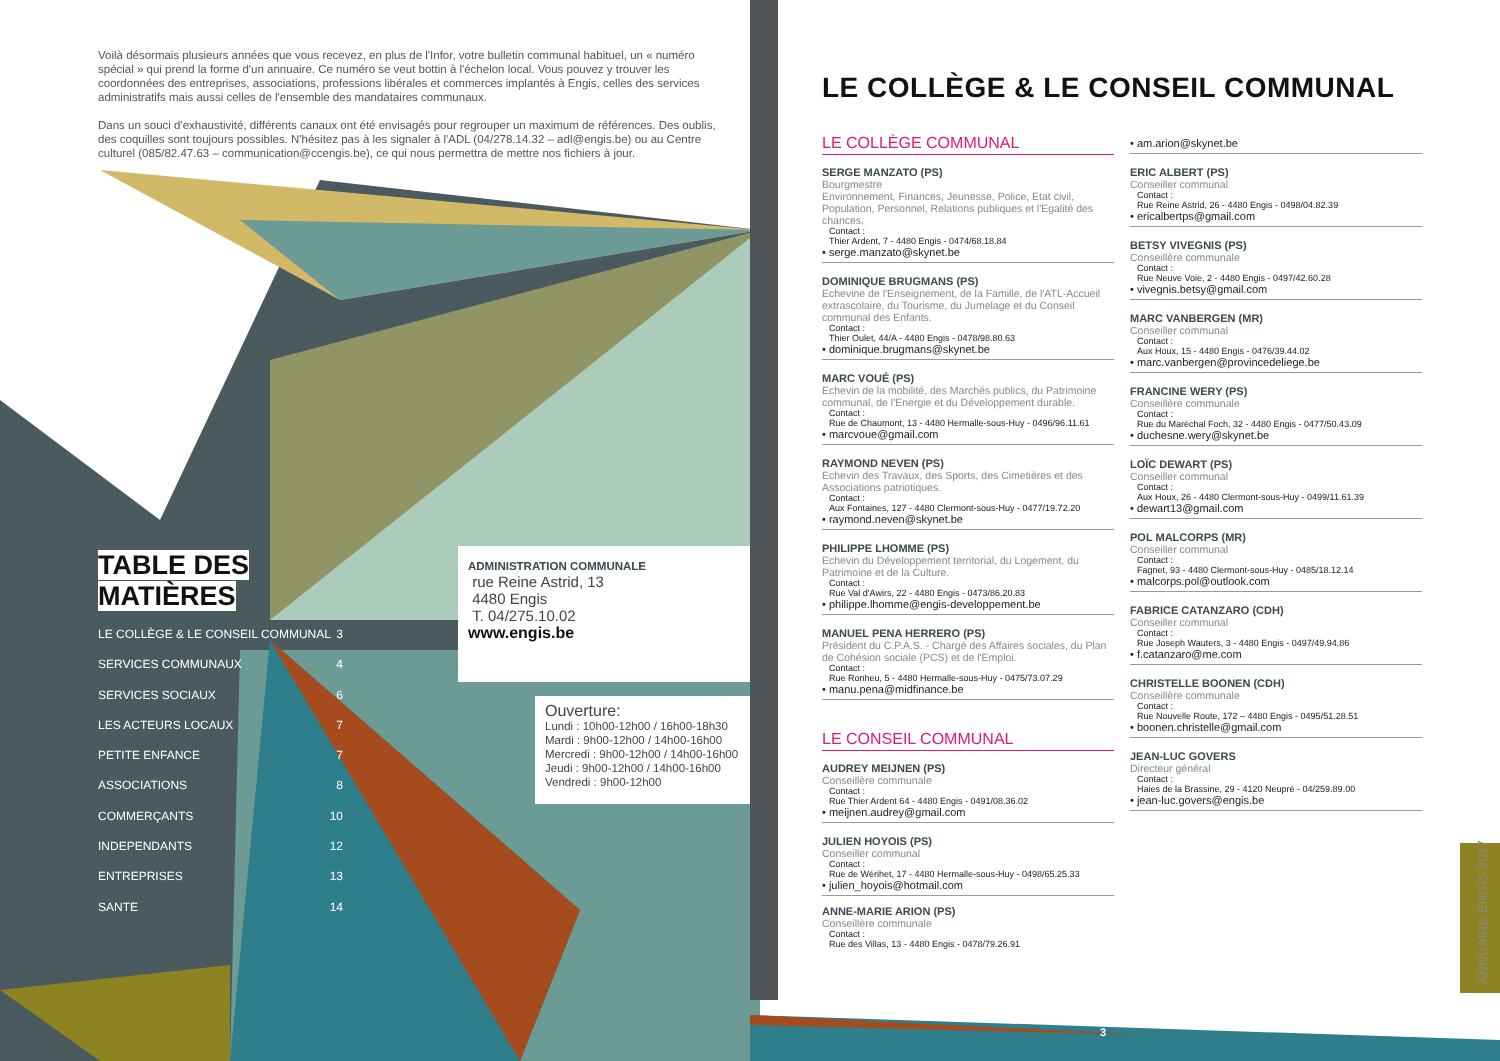Voilà désormais plusieurs années que vous recevez, en plus de l'Infor, votre bulletin communal habituel, un « numéro spécial » qui prend la forme d'un annuaire. Ce numéro se veut bottin à l'échelon local. Vous pouvez y trouver les coordonnées des entreprises, associations, professions libérales et commerces implantés à Engis, celles des services administratifs mais aussi celles de l'ensemble des mandataires communaux.
Dans un souci d'exhaustivité, différents canaux ont été envisagés pour regrouper un maximum de références. Des oublis, des coquilles sont toujours possibles. N'hésitez pas à les signaler à l'ADL (04/278.14.32 – adl@engis.be) ou au Centre culturel (085/82.47.63 – communication@ccengis.be), ce qui nous permettra de mettre nos fichiers à jour.
TABLE DES
MATIÈRES
LE COLLÈGE & LE CONSEIL COMMUNAL 3
SERVICES COMMUNAUX 4
SERVICES SOCIAUX 6
LES ACTEURS LOCAUX 7
PETITE ENFANCE 7
ASSOCIATIONS 8
COMMERÇANTS 10
INDEPENDANTS 12
ENTREPRISES 13
SANTE 14
ADMINISTRATION COMMUNALE
rue Reine Astrid, 13
4480 Engis
T. 04/275.10.02
www.engis.be
Ouverture:
Lundi : 10h00-12h00 / 16h00-18h30
Mardi : 9h00-12h00 / 14h00-16h00
Mercredi : 9h00-12h00 / 14h00-16h00
Jeudi : 9h00-12h00 / 14h00-16h00
Vendredi : 9h00-12h00
LE COLLÈGE & LE CONSEIL COMMUNAL
LE COLLÈGE COMMUNAL
SERGE MANZATO (PS)
Bourgmestre
Environnement, Finances, Jeunesse, Police, Etat civil, Population, Personnel, Relations publiques et l'Egalité des chances.
Contact :
Thier Ardent, 7 - 4480 Engis - 0474/68.18.84
• serge.manzato@skynet.be
DOMINIQUE BRUGMANS (PS)
Echevine de l'Enseignement, de la Famille, de l'ATL-Accueil extrascolaire, du Tourisme, du Jumelage et du Conseil communal des Enfants.
Contact :
Thier Oulet, 44/A - 4480 Engis - 0478/98.80.63
• dominique.brugmans@skynet.be
MARC VOUÉ (PS)
Echevin de la mobilité, des Marchés publics, du Patrimoine communal, de l'Energie et du Développement durable.
Contact :
Rue de Chaumont, 13 - 4480 Hermalle-sous-Huy - 0496/96.11.61
• marcvoue@gmail.com
RAYMOND NEVEN (PS)
Echevin des Travaux, des Sports, des Cimetières et des Associations patriotiques.
Contact :
Aux Fontaines, 127 - 4480 Clermont-sous-Huy - 0477/19.72.20
• raymond.neven@skynet.be
PHILIPPE LHOMME (PS)
Echevin du Développement territorial, du Logement, du Patrimoine et de la Culture.
Contact :
Rue Val d'Awirs, 22 - 4480 Engis - 0473/86.20.83
• philippe.lhomme@engis-developpement.be
MANUEL PENA HERRERO (PS)
Président du C.P.A.S. - Chargé des Affaires sociales, du Plan de Cohésion sociale (PCS) et de l'Emploi.
Contact :
Rue Ronheu, 5 - 4480 Hermalle-sous-Huy - 0475/73.07.29
• manu.pena@midfinance.be
LE CONSEIL COMMUNAL
AUDREY MEIJNEN (PS)
Conseillère communale
Contact :
Rue Thier Ardent 64 - 4480 Engis - 0491/08.36.02
• meijnen.audrey@gmail.com
JULIEN HOYOIS (PS)
Conseiller communal
Contact :
Rue de Wérihet, 17 - 4480 Hermalle-sous-Huy - 0498/65.25.33
• julien_hoyois@hotmail.com
ANNE-MARIE ARION (PS)
Conseillère communale
Contact :
Rue des Villas, 13 - 4480 Engis - 0478/79.26.91
• am.arion@skynet.be
ERIC ALBERT (PS)
Conseiller communal
Contact :
Rue Reine Astrid, 26 - 4480 Engis - 0498/04.82.39
• ericalbertps@gmail.com
BETSY VIVEGNIS (PS)
Conseillère communale
Contact :
Rue Neuve Voie, 2 - 4480 Engis - 0497/42.60.28
• vivegnis.betsy@gmail.com
MARC VANBERGEN (MR)
Conseiller communal
Contact :
Aux Houx, 15 - 4480 Engis - 0476/39.44.02
• marc.vanbergen@provincedeliege.be
FRANCINE WERY (PS)
Conseillère communale
Contact :
Rue du Maréchal Foch, 32 - 4480 Engis - 0477/50.43.09
• duchesne.wery@skynet.be
LOÏC DEWART (PS)
Conseiller communal
Contact :
Aux Houx, 26 - 4480 Clermont-sous-Huy - 0499/11.61.39
• dewart13@gmail.com
POL MALCORPS (MR)
Conseiller communal
Contact :
Fagnet, 93 - 4480 Clermont-sous-Huy - 0485/18.12.14
• malcorps.pol@outlook.com
FABRICE CATANZARO (CDH)
Conseiller communal
Contact :
Rue Joseph Wauters, 3 - 4480 Engis - 0497/49.94.86
• f.catanzaro@me.com
CHRISTELLE BOONEN (CDH)
Conseillère communale
Contact :
Rue Nouvelle Route, 172 – 4480 Engis - 0495/51.28.51
• boonen.christelle@gmail.com
JEAN-LUC GOVERS
Directeur général
Contact :
Haies de la Brassine, 29 - 4120 Neupré - 04/259.89.00
• jean-luc.govers@engis.be
3
ANNUAIRE ENGIS 2017